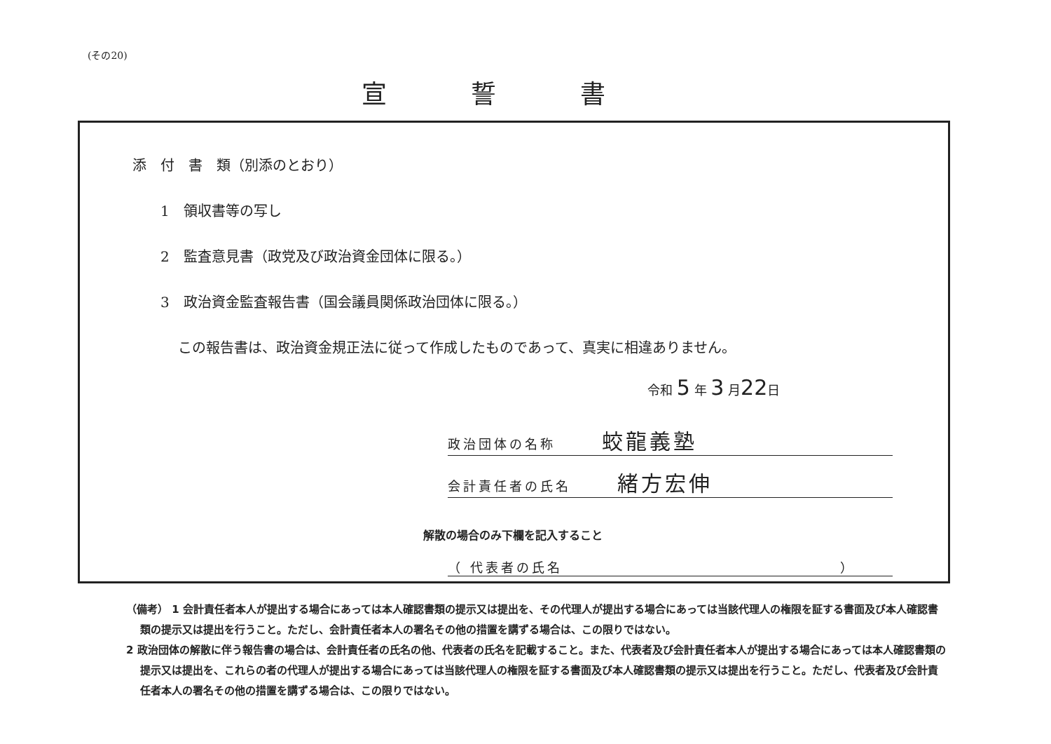(その20)
宣誓書
添　付　書　類（別添のとおり）
1　領収書等の写し
2　監査意見書（政党及び政治資金団体に限る。）
3　政治資金監査報告書（国会議員関係政治団体に限る。）
この報告書は、政治資金規正法に従って作成したものであって、真実に相違ありません。
令和 5 年 3 月22日
政治団体の名称　　　蛟龍義塾
会計責任者の氏名　　　緒方宏伸
解散の場合のみ下欄を記入すること
（ 代表者の氏名　　　　　　　　　　　　　　　　　　）
（備考） 1 会計責任者本人が提出する場合にあっては本人確認書類の提示又は提出を、その代理人が提出する場合にあっては当該代理人の権限を証する書面及び本人確認書類の提示又は提出を行うこと。ただし、会計責任者本人の署名その他の措置を講ずる場合は、この限りではない。
2 政治団体の解散に伴う報告書の場合は、会計責任者の氏名の他、代表者の氏名を記載すること。また、代表者及び会計責任者本人が提出する場合にあっては本人確認書類の提示又は提出を、これらの者の代理人が提出する場合にあっては当該代理人の権限を証する書面及び本人確認書類の提示又は提出を行うこと。ただし、代表者及び会計責任者本人の署名その他の措置を講ずる場合は、この限りではない。